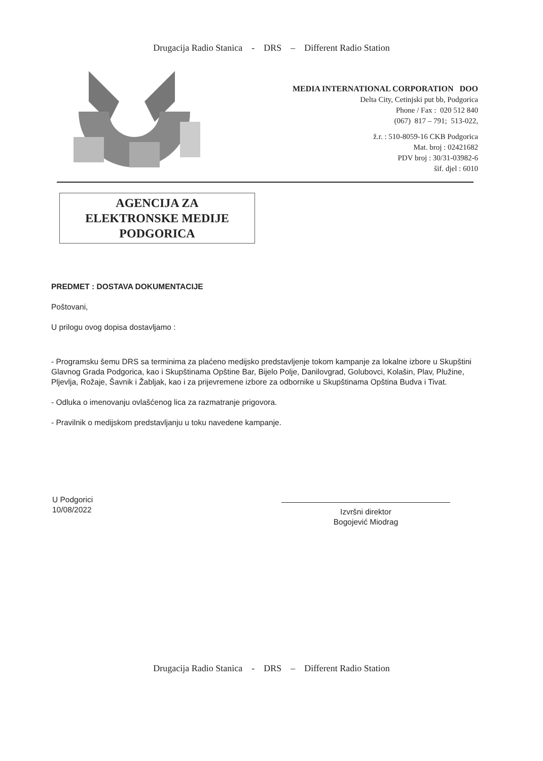Drugacija Radio Stanica - DRS – Different Radio Station
MEDIA INTERNATIONAL CORPORATION DOO
Delta City, Cetinjski put bb, Podgorica
Phone / Fax : 020 512 840
(067) 817 – 791; 513-022,
ž.r. : 510-8059-16 CKB Podgorica
Mat. broj : 02421682
PDV broj : 30/31-03982-6
šif. djel : 6010
AGENCIJA ZA
ELEKTRONSKE MEDIJE
PODGORICA
PREDMET : DOSTAVA DOKUMENTACIJE
Poštovani,
U prilogu ovog dopisa dostavljamo :
- Programsku šemu DRS sa terminima za plaćeno medijsko predstavljenje tokom kampanje za lokalne izbore u Skupštini Glavnog Grada Podgorica, kao i Skupštinama Opštine Bar, Bijelo Polje, Danilovgrad, Golubovci, Kolašin, Plav, Plužine, Pljevlja, Rožaje, Šavnik i Žabljak, kao i za prijevremene izbore za odbornike u Skupštinama Opština Budva i Tivat.
- Odluka o imenovanju ovlašćenog lica za razmatranje prigovora.
- Pravilnik o medijskom predstavljanju u toku navedene kampanje.
U Podgorici
10/08/2022
Izvršni direktor
Bogojević Miodrag
Drugacija Radio Stanica - DRS – Different Radio Station